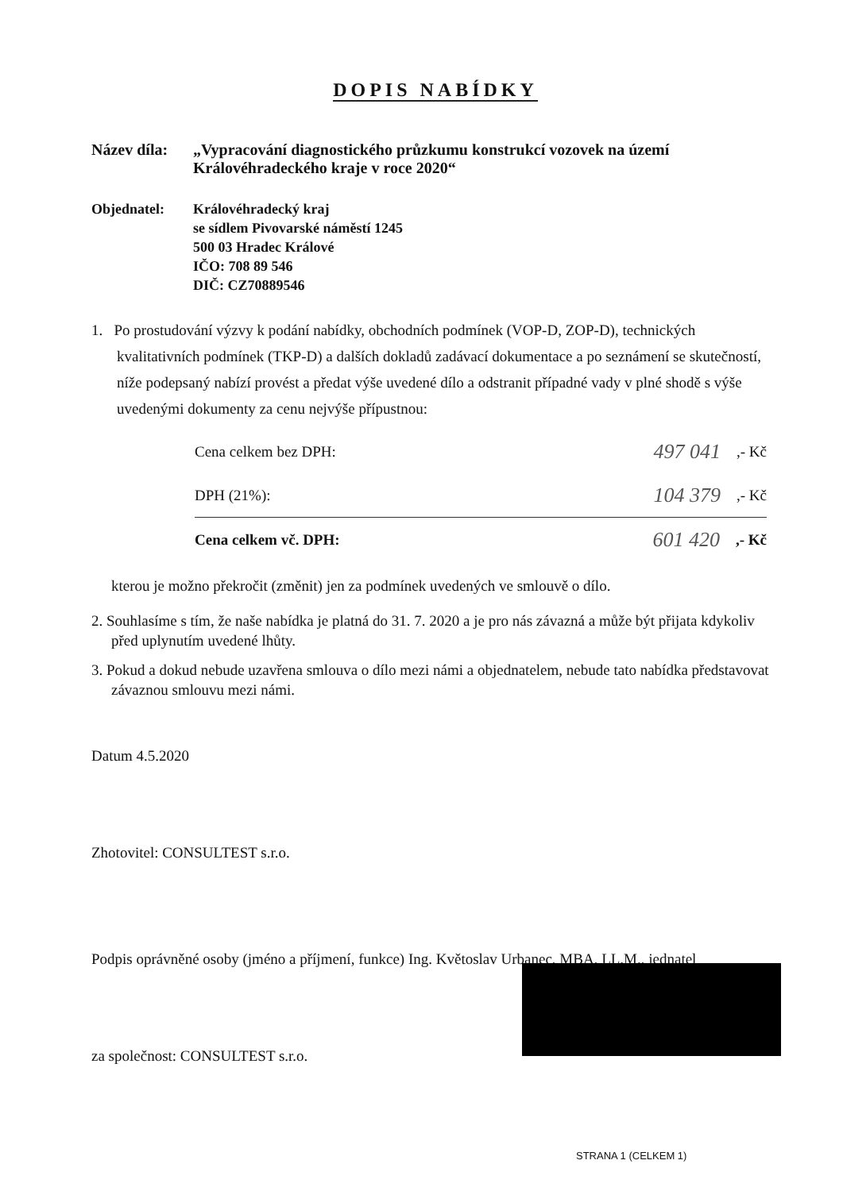DOPIS NABÍDKY
Název díla:
„Vypracování diagnostického průzkumu konstrukcí vozovek na území Královéhradeckého kraje v roce 2020“
Objednatel: Královéhradecký kraj
se sídlem Pivovarské náměstí 1245
500 03 Hradec Králové
IČO: 708 89 546
DIČ: CZ70889546
1. Po prostudování výzvy k podání nabídky, obchodních podmínek (VOP-D, ZOP-D), technických kvalitativních podmínek (TKP-D) a dalších dokladů zadávací dokumentace a po seznámení se skutečností, níže podepsaný nabízí provést a předat výše uvedené dílo a odstranit případné vady v plné shodě s výše uvedenými dokumenty za cenu nejvýše přípustnou:
Cena celkem bez DPH: 497 041,- Kč
DPH (21%): 104 379,- Kč
Cena celkem vč. DPH: 601 420,- Kč
kterou je možno překročit (změnit) jen za podmínek uvedených ve smlouvě o dílo.
2. Souhlasíme s tím, že naše nabídka je platná do 31. 7. 2020 a je pro nás závazná a může být přijata kdykoliv před uplynutím uvedené lhůty.
3. Pokud a dokud nebude uzavřena smlouva o dílo mezi námi a objednatelem, nebude tato nabídka představovat závaznou smlouvu mezi námi.
Datum 4.5.2020
Zhotovitel: CONSULTEST s.r.o.
Podpis oprávněné osoby (jméno a příjmení, funkce) Ing. Květoslav Urbanec, MBA, LL.M., jednatel
za společnost: CONSULTEST s.r.o.
STRANA 1 (CELKEM 1)